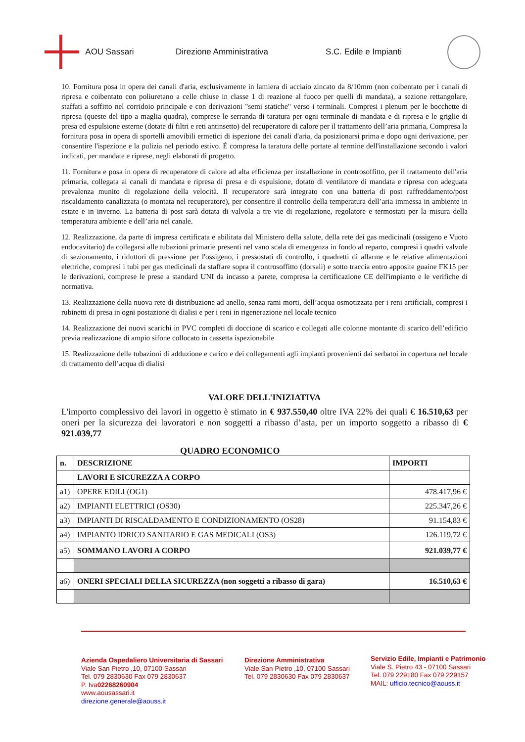AOU Sassari Direzione Amministrativa S.C. Edile e Impianti
10. Fornitura posa in opera dei canali d'aria, esclusivamente in lamiera di acciaio zincato da 8/10mm (non coibentato per i canali di ripresa e coibentato con poliuretano a celle chiuse in classe 1 di reazione al fuoco per quelli di mandata), a sezione rettangolare, staffati a soffitto nel corridoio principale e con derivazioni "semi statiche" verso i terminali. Compresi i plenum per le bocchette di ripresa (queste del tipo a maglia quadra), comprese le serranda di taratura per ogni terminale di mandata e di ripresa e le griglie di presa ed espulsione esterne (dotate di filtri e reti antinsetto) del recuperatore di calore per il trattamento dell’aria primaria, Compresa la fornitura posa in opera di sportelli amovibili ermetici di ispezione dei canali d'aria, da posizionarsi prima e dopo ogni derivazione, per consentire l'ispezione e la pulizia nel periodo estivo. É compresa la taratura delle portate al termine dell'installazione secondo i valori indicati, per mandate e riprese, negli elaborati di progetto.
11. Fornitura e posa in opera di recuperatore di calore ad alta efficienza per installazione in controsoffitto, per il trattamento dell'aria primaria, collegata ai canali di mandata e ripresa di presa e di espulsione, dotato di ventilatore di mandata e ripresa con adeguata prevalenza munito di regolazione della velocità. Il recuperatore sarà integrato con una batteria di post raffreddamento/post riscaldamento canalizzata (o montata nel recuperatore), per consentire il controllo della temperatura dell’aria immessa in ambiente in estate e in inverno. La batteria di post sarà dotata di valvola a tre vie di regolazione, regolatore e termostati per la misura della temperatura ambiente e dell’aria nel canale.
12. Realizzazione, da parte di impresa certificata e abilitata dal Ministero della salute, della rete dei gas medicinali (ossigeno e Vuoto endocavitario) da collegarsi alle tubazioni primarie presenti nel vano scala di emergenza in fondo al reparto, compresi i quadri valvole di sezionamento, i riduttori di pressione per l'ossigeno, i pressostati di controllo, i quadretti di allarme e le relative alimentazioni elettriche, compresi i tubi per gas medicinali da staffare sopra il controsoffitto (dorsali) e sotto traccia entro apposite guaine FK15 per le derivazioni, comprese le prese a standard UNI da incasso a parete, compresa la certificazione CE dell'impianto e le verifiche di normativa.
13. Realizzazione della nuova rete di distribuzione ad anello, senza rami morti, dell’acqua osmotizzata per i reni artificiali, compresi i rubinetti di presa in ogni postazione di dialisi e per i reni in rigenerazione nel locale tecnico
14. Realizzazione dei nuovi scarichi in PVC completi di doccione di scarico e collegati alle colonne montante di scarico dell’edificio previa realizzazione di ampio sifone collocato in cassetta ispezionabile
15. Realizzazione delle tubazioni di adduzione e carico e dei collegamenti agli impianti provenienti dai serbatoi in copertura nel locale di trattamento dell’acqua di dialisi
VALORE DELL'INIZIATIVA
L'importo complessivo dei lavori in oggetto è stimato in € 937.550,40 oltre IVA 22% dei quali € 16.510,63 per oneri per la sicurezza dei lavoratori e non soggetti a ribasso d’asta, per un importo soggetto a ribasso di € 921.039,77
QUADRO ECONOMICO
| n. | DESCRIZIONE | IMPORTI |
| --- | --- | --- |
| | LAVORI E SICUREZZA A CORPO | |
| a1) | OPERE EDILI (OG1) | 478.417,96 € |
| a2) | IMPIANTI ELETTRICI (OS30) | 225.347,26 € |
| a3) | IMPIANTI DI RISCALDAMENTO E CONDIZIONAMENTO (OS28) | 91.154,83 € |
| a4) | IMPIANTO IDRICO SANITARIO E GAS MEDICALI (OS3) | 126.119,72 € |
| a5) | SOMMANO LAVORI A CORPO | 921.039,77 € |
| a6) | ONERI SPECIALI DELLA SICUREZZA (non soggetti a ribasso di gara) | 16.510,63 € |
Azienda Ospedaliero Universitaria di Sassari
Viale San Pietro ,10, 07100 Sassari
Tel. 079 2830630 Fax 079 2830637
P. Iva02268260904
www.aousassari.it
direzione.generale@aouss.it
Direzione Amministrativa
Viale San Pietro ,10, 07100 Sassari
Tel. 079 2830630 Fax 079 2830637
Servizio Edile, Impianti e Patrimonio
Viale S. Pietro 43 - 07100 Sassari
Tel. 079 229180 Fax 079 229157
MAIL: ufficio.tecnico@aouss.it